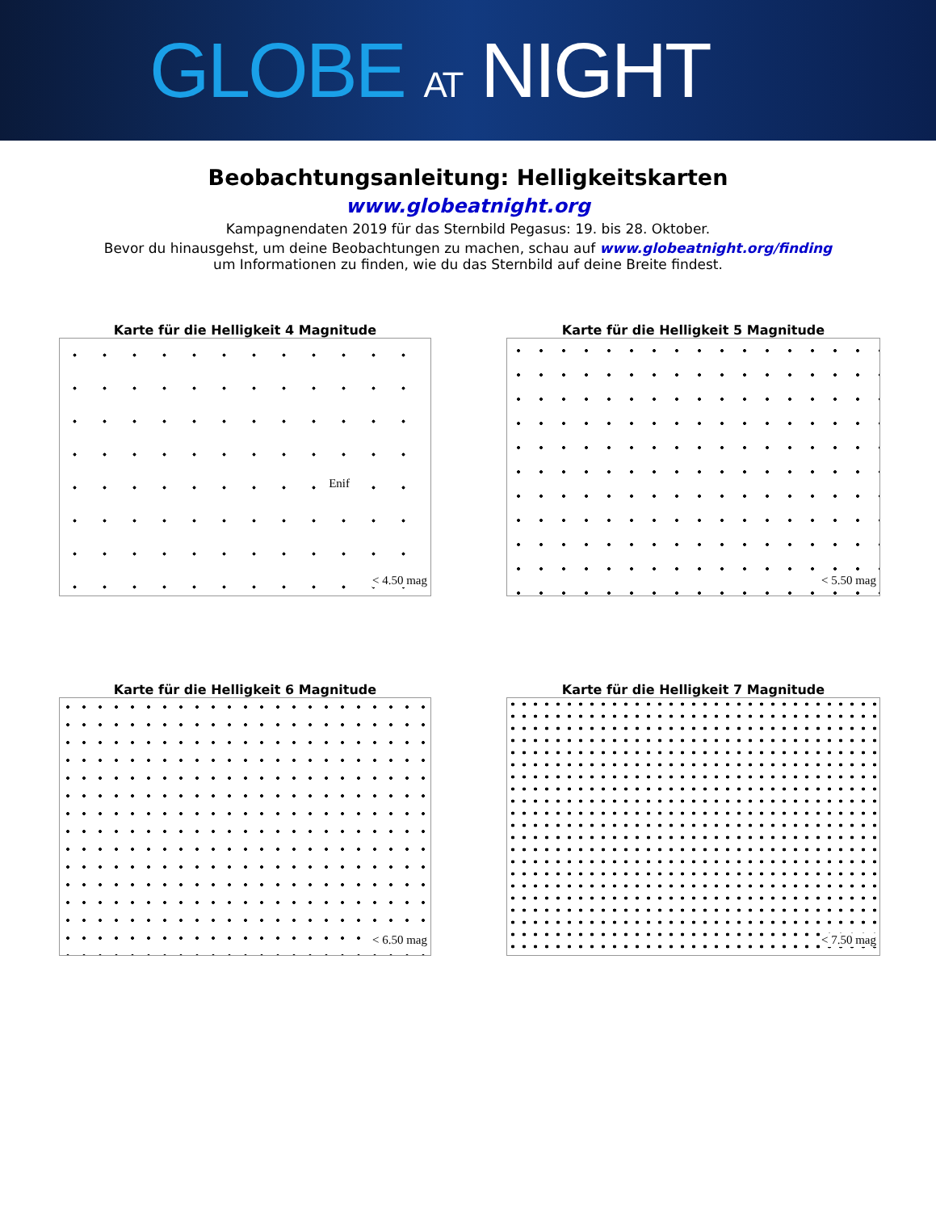GLOBE AT NIGHT
Beobachtungsanleitung: Helligkeitskarten
www.globeatnight.org
Kampagnendaten 2019 für das Sternbild Pegasus: 19. bis 28. Oktober.
Bevor du hinausgehst, um deine Beobachtungen zu machen, schau auf www.globeatnight.org/finding
um Informationen zu finden, wie du das Sternbild auf deine Breite findest.
Karte für die Helligkeit 4 Magnitude
Enif
< 4.50 mag
Karte für die Helligkeit 5 Magnitude
< 5.50 mag
Karte für die Helligkeit 6 Magnitude
< 6.50 mag
Karte für die Helligkeit 7 Magnitude
< 7.50 mag